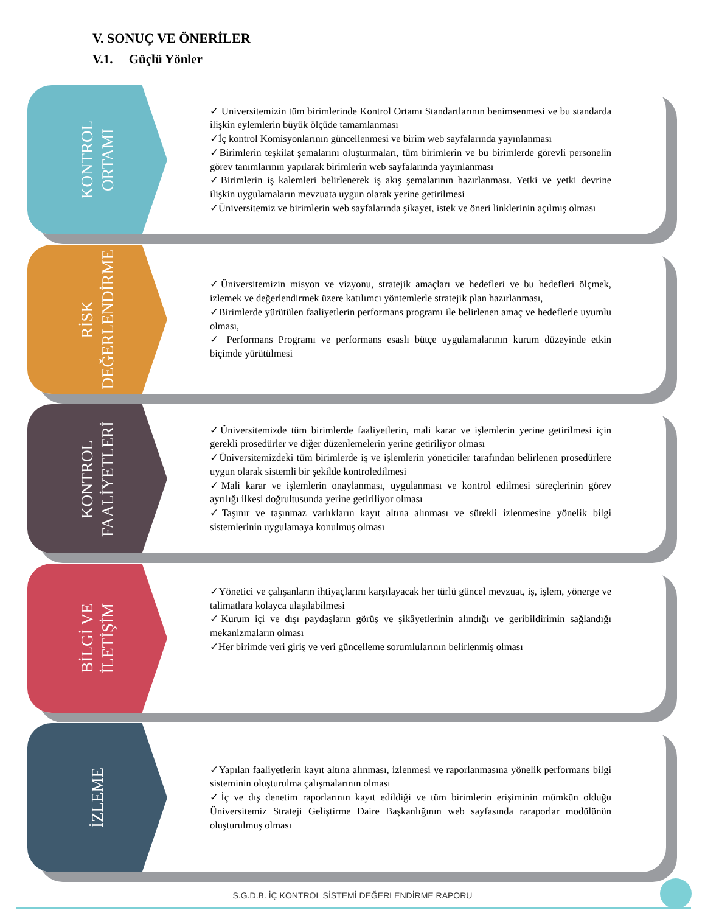V. SONUÇ VE ÖNERİLER
V.1. Güçlü Yönler
KONTROL
ORTAMI
✓ Üniversitemizin tüm birimlerinde Kontrol Ortamı Standartlarının benimsenmesi ve bu standarda ilişkin eylemlerin büyük ölçüde tamamlanması
✓İç kontrol Komisyonlarının güncellenmesi ve birim web sayfalarında yayınlanması
✓Birimlerin teşkilat şemalarını oluşturmaları, tüm birimlerin ve bu birimlerde görevli personelin görev tanımlarının yapılarak birimlerin web sayfalarında yayınlanması
✓Birimlerin iş kalemleri belirlenerek iş akış şemalarının hazırlanması. Yetki ve yetki devrine ilişkin uygulamaların mevzuata uygun olarak yerine getirilmesi
✓Üniversitemiz ve birimlerin web sayfalarında şikayet, istek ve öneri linklerinin açılmış olması
RİSK
DEĞERLENDİRME
✓Üniversitemizin misyon ve vizyonu, stratejik amaçları ve hedefleri ve bu hedefleri ölçmek, izlemek ve değerlendirmek üzere katılımcı yöntemlerle stratejik plan hazırlanması,
✓Birimlerde yürütülen faaliyetlerin performans programı ile belirlenen amaç ve hedeflerle uyumlu olması,
✓ Performans Programı ve performans esaslı bütçe uygulamalarının kurum düzeyinde etkin biçimde yürütülmesi
KONTROL
FAALİYETLERİ
✓Üniversitemizde tüm birimlerde faaliyetlerin, mali karar ve işlemlerin yerine getirilmesi için gerekli prosedürler ve diğer düzenlemelerin yerine getiriliyor olması
✓Üniversitemizdeki tüm birimlerde iş ve işlemlerin yöneticiler tarafından belirlenen prosedürlere uygun olarak sistemli bir şekilde kontroledilmesi
✓Mali karar ve işlemlerin onaylanması, uygulanması ve kontrol edilmesi süreçlerinin görev ayrılığı ilkesi doğrultusunda yerine getiriliyor olması
✓Taşınır ve taşınmaz varlıkların kayıt altına alınması ve sürekli izlenmesine yönelik bilgi sistemlerinin uygulamaya konulmuş olması
BİLGİ VE
İLETİŞİM
✓Yönetici ve çalışanların ihtiyaçlarını karşılayacak her türlü güncel mevzuat, iş, işlem, yönerge ve talimatlara kolayca ulaşılabilmesi
✓Kurum içi ve dışı paydaşların görüş ve şikâyetlerinin alındığı ve geribildirimin sağlandığı mekanizmaların olması
✓Her birimde veri giriş ve veri güncelleme sorumlularının belirlenmiş olması
İZLEME
✓Yapılan faaliyetlerin kayıt altına alınması, izlenmesi ve raporlanmasına yönelik performans bilgi sisteminin oluşturulma çalışmalarının olması
✓İç ve dış denetim raporlarının kayıt edildiği ve tüm birimlerin erişiminin mümkün olduğu Üniversitemiz Strateji Geliştirme Daire Başkanlığının web sayfasında raraporlar modülünün oluşturulmuş olması
S.G.D.B. İÇ KONTROL SİSTEMİ DEĞERLENDİRME RAPORU